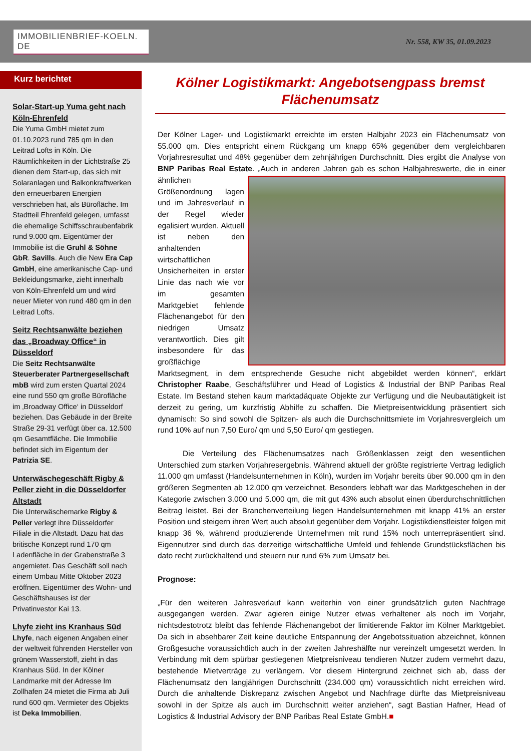IMMOBILIENBRIEF-KOELN. DE
Nr. 558, KW 35, 01.09.2023
Kurz berichtet
Solar-Start-up Yuma geht nach Köln-Ehrenfeld
Die Yuma GmbH mietet zum 01.10.2023 rund 785 qm in den Leitrad Lofts in Köln. Die Räumlichkeiten in der Lichtstraße 25 dienen dem Start-up, das sich mit Solaranlagen und Balkonkraftwerken den erneuerbaren Energien verschrieben hat, als Bürofläche. Im Stadtteil Ehrenfeld gelegen, umfasst die ehemalige Schiffsschraubenfabrik rund 9.000 qm. Eigentümer der Immobilie ist die Gruhl & Söhne GbR. Savills. Auch die New Era Cap GmbH, eine amerikanische Cap- und Bekleidungsmarke, zieht innerhalb von Köln-Ehrenfeld um und wird neuer Mieter von rund 480 qm in den Leitrad Lofts.
Seitz Rechtsanwälte beziehen das „Broadway Office“ in Düsseldorf
Die Seitz Rechtsanwälte Steuerberater Partnergesellschaft mbB wird zum ersten Quartal 2024 eine rund 550 qm große Bürofläche im ‚Broadway Office‘ in Düsseldorf beziehen. Das Gebäude in der Breite Straße 29-31 verfügt über ca. 12.500 qm Gesamtfläche. Die Immobilie befindet sich im Eigentum der Patrizia SE.
Unterwäschegeschäft Rigby & Peller zieht in die Düsseldorfer Altstadt
Die Unterwäschemarke Rigby & Peller verlegt ihre Düsseldorfer Filiale in die Altstadt. Dazu hat das britische Konzept rund 170 qm Ladenfläche in der Grabenstraße 3 angemietet. Das Geschäft soll nach einem Umbau Mitte Oktober 2023 eröffnen. Eigentümer des Wohn- und Geschäftshauses ist der Privatinvestor Kai 13.
Lhyfe zieht ins Kranhaus Süd
Lhyfe, nach eigenen Angaben einer der weltweit führenden Hersteller von grünem Wasserstoff, zieht in das Kranhaus Süd. In der Kölner Landmarke mit der Adresse Im Zollhafen 24 mietet die Firma ab Juli rund 600 qm. Vermieter des Objekts ist Deka Immobilien.
Kölner Logistikmarkt: Angebotsengpass bremst Flächenumsatz
Der Kölner Lager- und Logistikmarkt erreichte im ersten Halbjahr 2023 ein Flächenumsatz von 55.000 qm. Dies entspricht einem Rückgang um knapp 65% gegenüber dem vergleichbaren Vorjahresresultat und 48% gegenüber dem zehnjährigen Durchschnitt. Dies ergibt die Analyse von BNP Paribas Real Estate. „Auch in anderen Jahren gab es schon Halbjahreswerte, die in einer ähnlichen Größenordnung lagen und im Jahresverlauf in der Regel wieder egalisiert wurden. Aktuell ist neben den anhaltenden wirtschaftlichen Unsicherheiten in erster Linie das nach wie vor im gesamten Marktgebiet fehlende Flächenangebot für den niedrigen Umsatz verantwortlich. Dies gilt insbesondere für das großflächige Marktsegment, in dem entsprechende Gesuche nicht abgebildet werden können“, erklärt Christopher Raabe, Geschäftsführer und Head of Logistics & Industrial der BNP Paribas Real Estate. Im Bestand stehen kaum marktadäquate Objekte zur Verfügung und die Neubautätigkeit ist derzeit zu gering, um kurzfristig Abhilfe zu schaffen. Die Mietpreisentwicklung präsentiert sich dynamisch: So sind sowohl die Spitzen- als auch die Durchschnittsmiete im Vorjahresvergleich um rund 10% auf nun 7,50 Euro/ qm und 5,50 Euro/ qm gestiegen.
Die Verteilung des Flächenumsatzes nach Größenklassen zeigt den wesentlichen Unterschied zum starken Vorjahresergebnis. Während aktuell der größte registrierte Vertrag lediglich 11.000 qm umfasst (Handelsunternehmen in Köln), wurden im Vorjahr bereits über 90.000 qm in den größeren Segmenten ab 12.000 qm verzeichnet. Besonders lebhaft war das Marktgeschehen in der Kategorie zwischen 3.000 und 5.000 qm, die mit gut 43% auch absolut einen überdurchschnittlichen Beitrag leistet. Bei der Branchenverteilung liegen Handelsunternehmen mit knapp 41% an erster Position und steigern ihren Wert auch absolut gegenüber dem Vorjahr. Logistikdienstleister folgen mit knapp 36 %, während produzierende Unternehmen mit rund 15% noch unterrepräsentiert sind. Eigennutzer sind durch das derzeitige wirtschaftliche Umfeld und fehlende Grundstücksflächen bis dato recht zurückhaltend und steuern nur rund 6% zum Umsatz bei.
Prognose:
„Für den weiteren Jahresverlauf kann weiterhin von einer grundsätzlich guten Nachfrage ausgegangen werden. Zwar agieren einige Nutzer etwas verhaltener als noch im Vorjahr, nichtsdestotrotz bleibt das fehlende Flächenangebot der limitierende Faktor im Kölner Marktgebiet. Da sich in absehbarer Zeit keine deutliche Entspannung der Angebotssituation abzeichnet, können Großgesuche voraussichtlich auch in der zweiten Jahreshälfte nur vereinzelt umgesetzt werden. In Verbindung mit dem spürbar gestiegenen Mietpreisniveau tendieren Nutzer zudem vermehrt dazu, bestehende Mietverträge zu verlängern. Vor diesem Hintergrund zeichnet sich ab, dass der Flächenumsatz den langjährigen Durchschnitt (234.000 qm) voraussichtlich nicht erreichen wird. Durch die anhaltende Diskrepanz zwischen Angebot und Nachfrage dürfte das Mietpreisniveau sowohl in der Spitze als auch im Durchschnitt weiter anziehen“, sagt Bastian Hafner, Head of Logistics & Industrial Advisory der BNP Paribas Real Estate GmbH.■